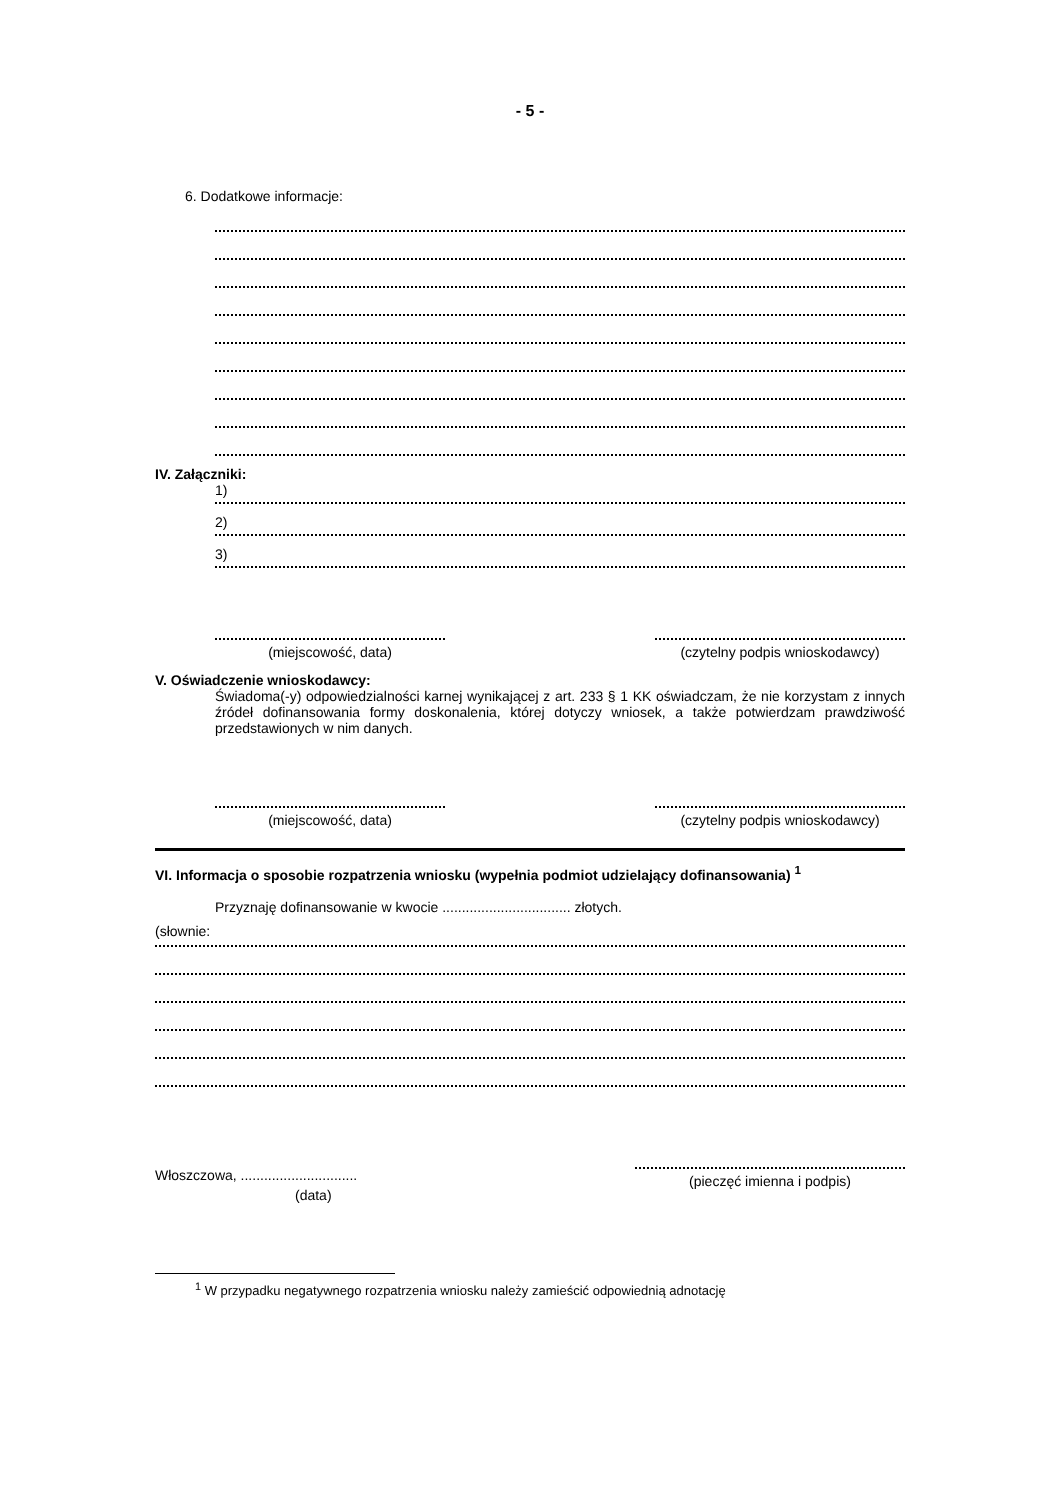- 5 -
6. Dodatkowe informacje:
IV. Załączniki:
1)
2)
3)
(miejscowość, data) (czytelny podpis wnioskodawcy)
V. Oświadczenie wnioskodawcy:
Świadoma(-y) odpowiedzialności karnej wynikającej z art. 233 § 1 KK oświadczam, że nie korzystam z innych źródeł dofinansowania formy doskonalenia, której dotyczy wniosek, a także potwierdzam prawdziwość przedstawionych w nim danych.
(miejscowość, data) (czytelny podpis wnioskodawcy)
VI. Informacja o sposobie rozpatrzenia wniosku (wypełnia podmiot udzielający dofinansowania) <sup>1</sup>
Przyznaję dofinansowanie w kwocie ................................. złotych.
(słownie:
Włoszczowa, ..............................
(data)
(pieczęć imienna i podpis)
<sup>1</sup> W przypadku negatywnego rozpatrzenia wniosku należy zamieścić odpowiednią adnotację